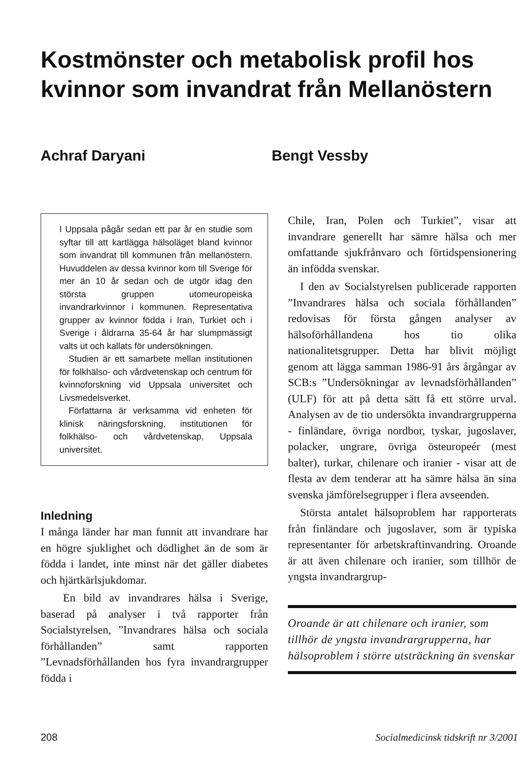Kostmönster och metabolisk profil hos kvinnor som invandrat från Mellanöstern
Achraf Daryani Bengt Vessby
I Uppsala pågår sedan ett par år en studie som syftar till att kartlägga hälsoläget bland kvinnor som invandrat till kommunen från mellanöstern. Huvuddelen av dessa kvinnor kom till Sverige för mer än 10 år sedan och de utgör idag den största gruppen utomeuropeiska invandrarkvinnor i kommunen. Representativa grupper av kvinnor födda i Iran, Turkiet och i Sverige i åldrarna 35-64 år har slumpmässigt valts ut och kallats för undersökningen.
Studien är ett samarbete mellan institutionen för folkhälso- och vårdvetenskap och centrum för kvinnoforskning vid Uppsala universitet och Livsmedelsverket.
Författarna är verksamma vid enheten för klinisk näringsforskning, institutionen för folkhälso- och vårdvetenskap, Uppsala universitet.
Inledning
I många länder har man funnit att invandrare har en högre sjuklighet och dödlighet än de som är födda i landet, inte minst när det gäller diabetes och hjärtkärlsjukdomar.
En bild av invandrares hälsa i Sverige, baserad på analyser i två rapporter från Socialstyrelsen, ”Invandrares hälsa och sociala förhållanden” samt rapporten ”Levnadsförhållanden hos fyra invandrargrupper födda i
Chile, Iran, Polen och Turkiet”, visar att invandrare generellt har sämre hälsa och mer omfattande sjukfrånvaro och förtidspensionering än infödda svenskar.
I den av Socialstyrelsen publicerade rapporten ”Invandrares hälsa och sociala förhållanden” redovisas för första gången analyser av hälsoförhållandena hos tio olika nationalitetsgrupper. Detta har blivit möjligt genom att lägga samman 1986-91 års årgångar av SCB:s ”Undersökningar av levnadsförhållanden” (ULF) för att på detta sätt få ett större urval. Analysen av de tio undersökta invandrargrupperna - finländare, övriga nordbor, tyskar, jugoslaver, polacker, ungrare, övriga östeuropeér (mest balter), turkar, chilenare och iranier - visar att de flesta av dem tenderar att ha sämre hälsa än sina svenska jämförelsegrupper i flera avseenden.
Största antalet hälsoproblem har rapporterats från finländare och jugoslaver, som är typiska representanter för arbetskraftinvandring. Oroande är att även chilenare och iranier, som tillhör de yngsta invandrargrup-
Oroande är att chilenare och iranier, som tillhör de yngsta invandrargrupperna, har hälsoproblem i större utsträckning än svenskar
208 Socialmedicinsk tidskrift nr 3/2001